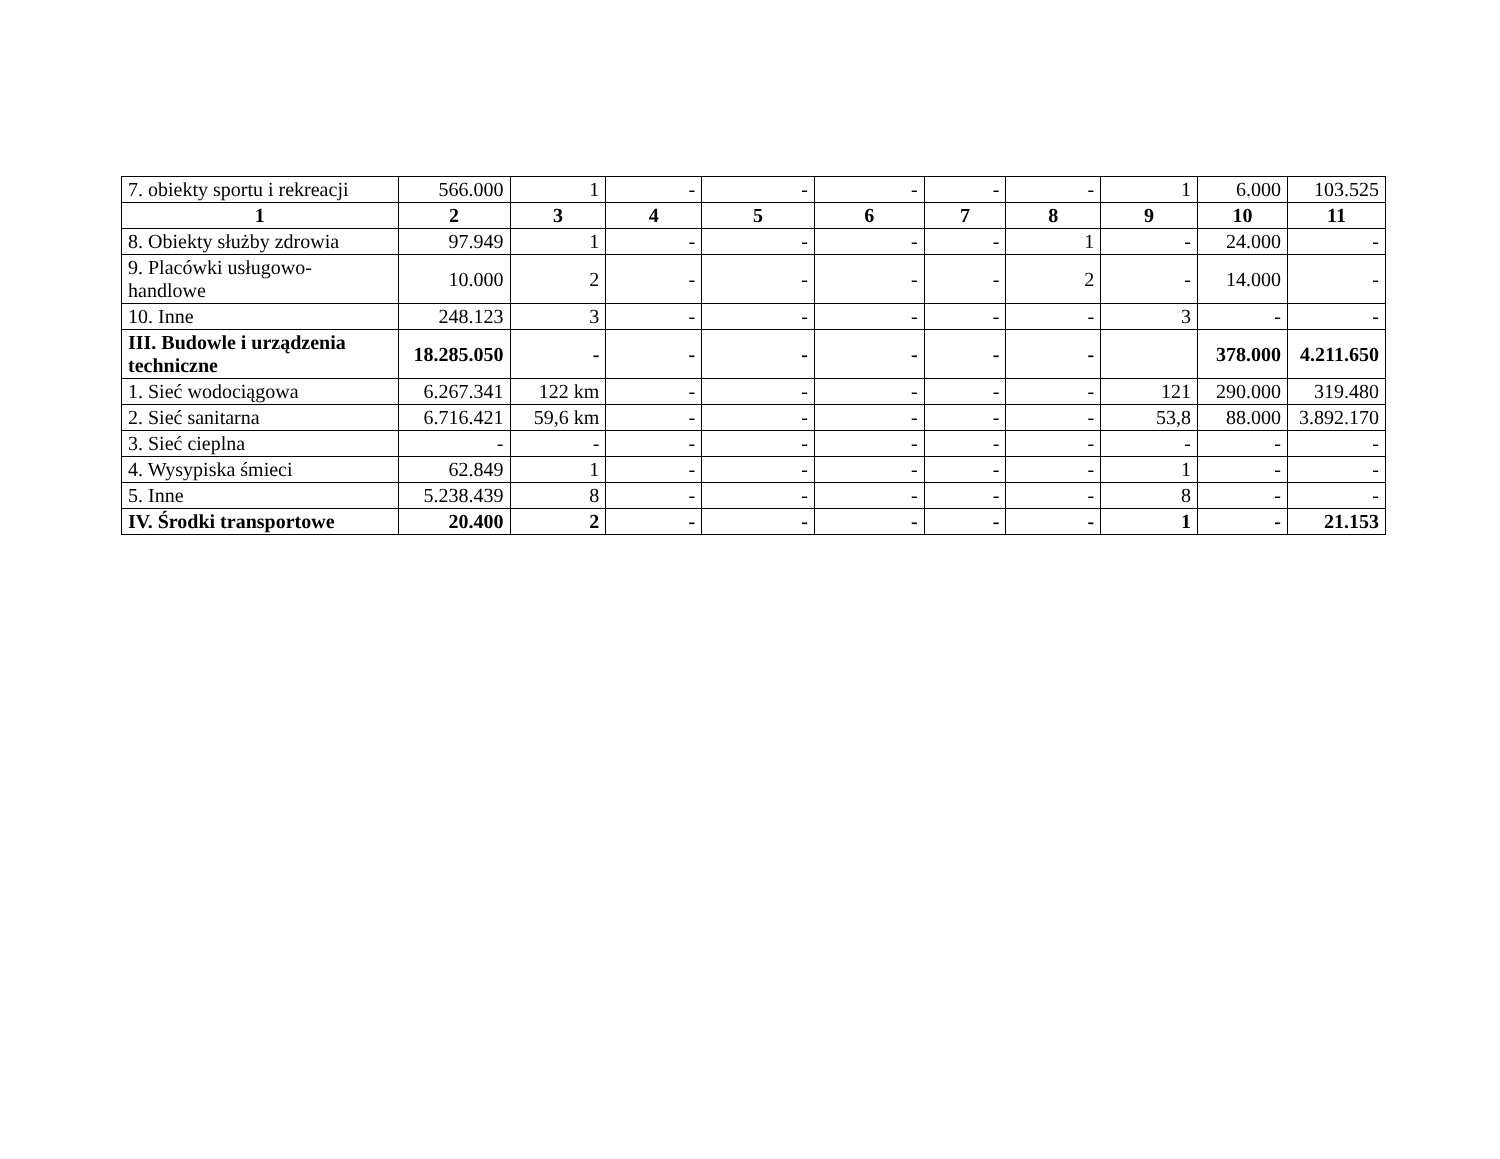| 7. obiekty sportu i rekreacji | 566.000 | 1 | - | - | - | - | - | 1 | 6.000 | 103.525 |
| 1 | 2 | 3 | 4 | 5 | 6 | 7 | 8 | 9 | 10 | 11 |
| 8. Obiekty służby zdrowia | 97.949 | 1 | - | - | - | - | 1 | - | 24.000 | - |
| 9. Placówki usługowo- handlowe | 10.000 | 2 | - | - | - | - | 2 | - | 14.000 | - |
| 10. Inne | 248.123 | 3 | - | - | - | - | - | 3 | - | - |
| III. Budowle i urządzenia techniczne | 18.285.050 | - | - | - | - | - | - | | 378.000 | 4.211.650 |
| 1. Sieć wodociągowa | 6.267.341 | 122 km | - | - | - | - | - | 121 | 290.000 | 319.480 |
| 2. Sieć sanitarna | 6.716.421 | 59,6 km | - | - | - | - | - | 53,8 | 88.000 | 3.892.170 |
| 3. Sieć cieplna | - | - | - | - | - | - | - | - | - | - |
| 4. Wysypiska śmieci | 62.849 | 1 | - | - | - | - | - | 1 | - | - |
| 5. Inne | 5.238.439 | 8 | - | - | - | - | - | 8 | - | - |
| IV. Środki transportowe | 20.400 | 2 | - | - | - | - | - | 1 | - | 21.153 |